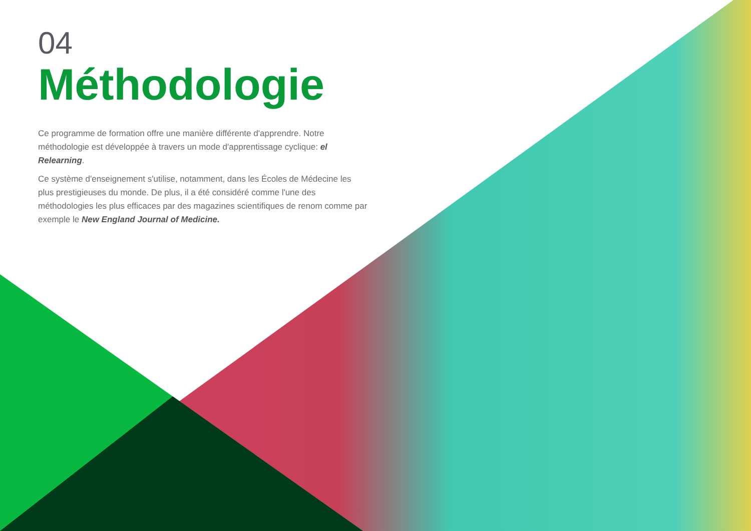04
Méthodologie
Ce programme de formation offre une manière différente d'apprendre. Notre méthodologie est développée à travers un mode d'apprentissage cyclique: el Relearning.
Ce système d'enseignement s'utilise, notamment, dans les Écoles de Médecine les plus prestigieuses du monde. De plus, il a été considéré comme l'une des méthodologies les plus efficaces par des magazines scientifiques de renom comme par exemple le New England Journal of Medicine.